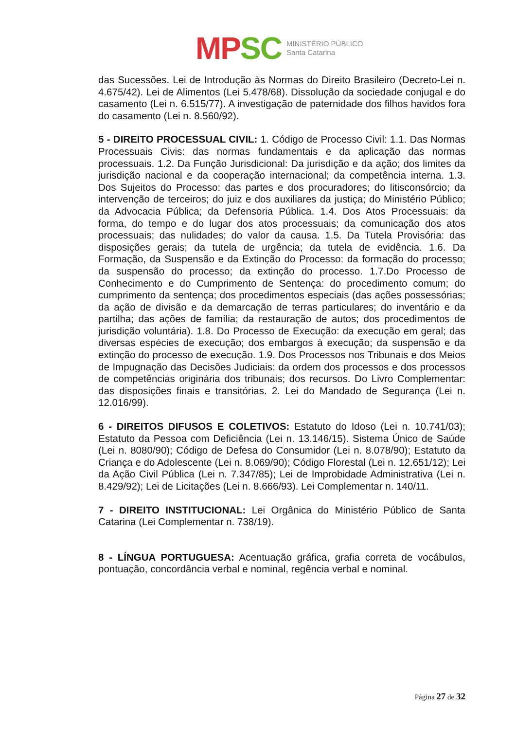MP SC
MINISTÉRIO PÚBLICO
Santa Catarina
das Sucessões. Lei de Introdução às Normas do Direito Brasileiro (Decreto-Lei n. 4.675/42). Lei de Alimentos (Lei 5.478/68). Dissolução da sociedade conjugal e do casamento (Lei n. 6.515/77). A investigação de paternidade dos filhos havidos fora do casamento (Lei n. 8.560/92).
5 - DIREITO PROCESSUAL CIVIL: 1. Código de Processo Civil: 1.1. Das Normas Processuais Civis: das normas fundamentais e da aplicação das normas processuais. 1.2. Da Função Jurisdicional: Da jurisdição e da ação; dos limites da jurisdição nacional e da cooperação internacional; da competência interna. 1.3. Dos Sujeitos do Processo: das partes e dos procuradores; do litisconsórcio; da intervenção de terceiros; do juiz e dos auxiliares da justiça; do Ministério Público; da Advocacia Pública; da Defensoria Pública. 1.4. Dos Atos Processuais: da forma, do tempo e do lugar dos atos processuais; da comunicação dos atos processuais; das nulidades; do valor da causa. 1.5. Da Tutela Provisória: das disposições gerais; da tutela de urgência; da tutela de evidência. 1.6. Da Formação, da Suspensão e da Extinção do Processo: da formação do processo; da suspensão do processo; da extinção do processo. 1.7.Do Processo de Conhecimento e do Cumprimento de Sentença: do procedimento comum; do cumprimento da sentença; dos procedimentos especiais (das ações possessórias; da ação de divisão e da demarcação de terras particulares; do inventário e da partilha; das ações de família; da restauração de autos; dos procedimentos de jurisdição voluntária). 1.8. Do Processo de Execução: da execução em geral; das diversas espécies de execução; dos embargos à execução; da suspensão e da extinção do processo de execução. 1.9. Dos Processos nos Tribunais e dos Meios de Impugnação das Decisões Judiciais: da ordem dos processos e dos processos de competências originária dos tribunais; dos recursos. Do Livro Complementar: das disposições finais e transitórias. 2. Lei do Mandado de Segurança (Lei n. 12.016/99).
6 - DIREITOS DIFUSOS E COLETIVOS: Estatuto do Idoso (Lei n. 10.741/03); Estatuto da Pessoa com Deficiência (Lei n. 13.146/15). Sistema Único de Saúde (Lei n. 8080/90); Código de Defesa do Consumidor (Lei n. 8.078/90); Estatuto da Criança e do Adolescente (Lei n. 8.069/90); Código Florestal (Lei n. 12.651/12); Lei da Ação Civil Pública (Lei n. 7.347/85); Lei de Improbidade Administrativa (Lei n. 8.429/92); Lei de Licitações (Lei n. 8.666/93). Lei Complementar n. 140/11.
7 - DIREITO INSTITUCIONAL: Lei Orgânica do Ministério Público de Santa Catarina (Lei Complementar n. 738/19).
8 - LÍNGUA PORTUGUESA: Acentuação gráfica, grafia correta de vocábulos, pontuação, concordância verbal e nominal, regência verbal e nominal.
Página 27 de 32